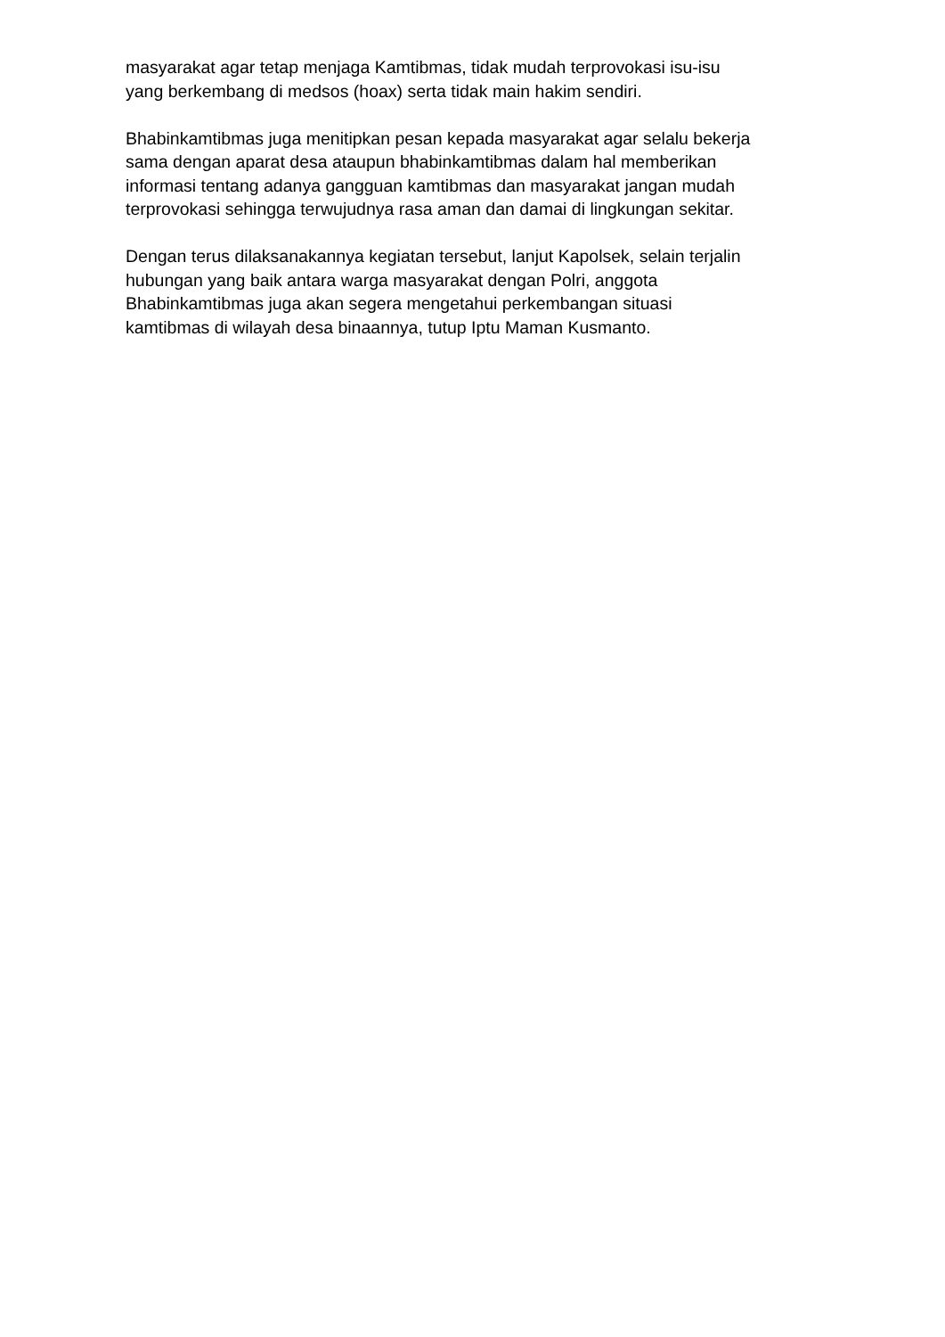masyarakat agar tetap menjaga Kamtibmas, tidak mudah terprovokasi isu-isu
yang berkembang di medsos (hoax) serta tidak main hakim sendiri.
Bhabinkamtibmas juga menitipkan pesan kepada masyarakat agar selalu bekerja
sama dengan aparat desa ataupun bhabinkamtibmas dalam hal memberikan
informasi tentang adanya gangguan kamtibmas dan masyarakat jangan mudah
terprovokasi sehingga terwujudnya rasa aman dan damai di lingkungan sekitar.
Dengan terus dilaksanakannya kegiatan tersebut, lanjut Kapolsek, selain terjalin
hubungan yang baik antara warga masyarakat dengan Polri, anggota
Bhabinkamtibmas juga akan segera mengetahui perkembangan situasi
kamtibmas di wilayah desa binaannya, tutup Iptu Maman Kusmanto.